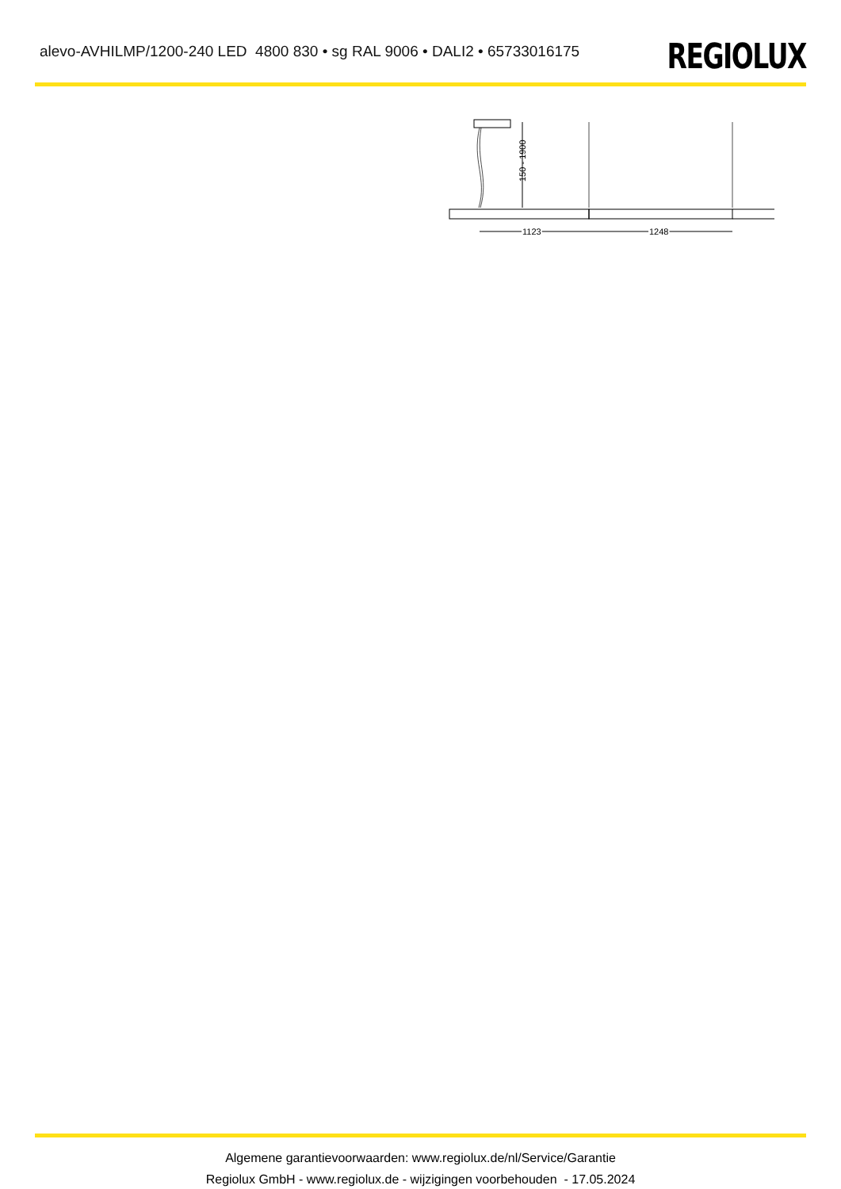alevo-AVHILMP/1200-240 LED 4800 830 • sg RAL 9006 • DALI2 • 65733016175
REGIOLUX
150 - 1900
1123
1248
Algemene garantievoorwaarden: www.regiolux.de/nl/Service/Garantie
Regiolux GmbH - www.regiolux.de - wijzigingen voorbehouden - 17.05.2024